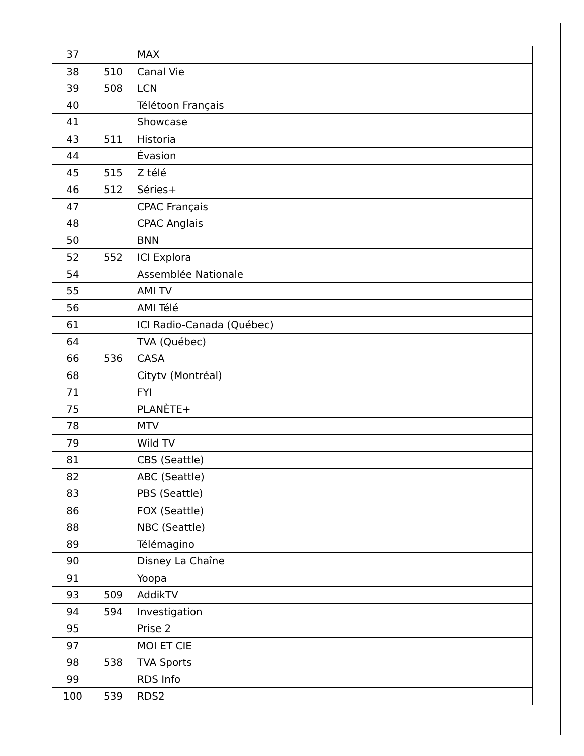| 37 | | MAX |
| 38 | 510 | Canal Vie |
| 39 | 508 | LCN |
| 40 | | Télétoon Français |
| 41 | | Showcase |
| 43 | 511 | Historia |
| 44 | | Évasion |
| 45 | 515 | Z télé |
| 46 | 512 | Séries+ |
| 47 | | CPAC Français |
| 48 | | CPAC Anglais |
| 50 | | BNN |
| 52 | 552 | ICI Explora |
| 54 | | Assemblée Nationale |
| 55 | | AMI TV |
| 56 | | AMI Télé |
| 61 | | ICI Radio-Canada (Québec) |
| 64 | | TVA (Québec) |
| 66 | 536 | CASA |
| 68 | | Citytv (Montréal) |
| 71 | | FYI |
| 75 | | PLANÈTE+ |
| 78 | | MTV |
| 79 | | Wild TV |
| 81 | | CBS (Seattle) |
| 82 | | ABC (Seattle) |
| 83 | | PBS (Seattle) |
| 86 | | FOX (Seattle) |
| 88 | | NBC (Seattle) |
| 89 | | Télémagino |
| 90 | | Disney La Chaîne |
| 91 | | Yoopa |
| 93 | 509 | AddikTV |
| 94 | 594 | Investigation |
| 95 | | Prise 2 |
| 97 | | MOI ET CIE |
| 98 | 538 | TVA Sports |
| 99 | | RDS Info |
| 100 | 539 | RDS2 |